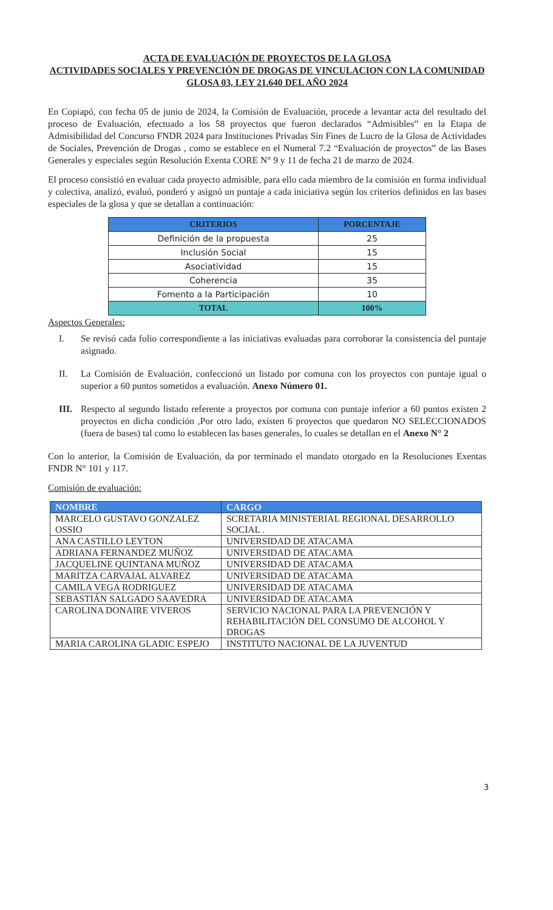ACTA DE EVALUACIÓN DE PROYECTOS DE LA GLOSA
ACTIVIDADES SOCIALES Y PREVENCIÓN DE DROGAS DE VINCULACION CON LA COMUNIDAD
GLOSA 03, LEY 21.640 DEL AÑO 2024
En Copiapó, con fecha 05 de junio de 2024, la Comisión de Evaluación, procede a levantar acta del resultado del proceso de Evaluación, efectuado a los 58 proyectos que fueron declarados “Admisibles” en la Etapa de Admisibilidad del Concurso FNDR 2024 para Instituciones Privadas Sin Fines de Lucro de la Glosa de Actividades de Sociales, Prevención de Drogas , como se establece en el Numeral 7.2 “Evaluación de proyectos” de las Bases Generales y especiales según Resolución Exenta CORE N° 9 y 11 de fecha 21 de marzo de 2024.
El proceso consistió en evaluar cada proyecto admisible, para ello cada miembro de la comisión en forma individual y colectiva, analizó, evaluó, ponderó y asignó un puntaje a cada iniciativa según los criterios definidos en las bases especiales de la glosa y que se detallan a continuación:
| CRITERIOS | PORCENTAJE |
| --- | --- |
| Definición de la propuesta | 25 |
| Inclusión Social | 15 |
| Asociatividad | 15 |
| Coherencia | 35 |
| Fomento a la Participación | 10 |
| TOTAL | 100% |
Aspectos Generales:
I. Se revisó cada folio correspondiente a las iniciativas evaluadas para corroborar la consistencia del puntaje asignado.
II. La Comisión de Evaluación, confeccionó un listado por comuna con los proyectos con puntaje igual o superior a 60 puntos sometidos a evaluación. Anexo Número 01.
III. Respecto al segundo listado referente a proyectos por comuna con puntaje inferior a 60 puntos existen 2 proyectos en dicha condición ,Por otro lado, existen 6 proyectos que quedaron NO SELECCIONADOS (fuera de bases) tal como lo establecen las bases generales, lo cuales se detallan en el Anexo N° 2
Con lo anterior, la Comisión de Evaluación, da por terminado el mandato otorgado en la Resoluciones Exentas FNDR N° 101 y 117.
Comisión de evaluación:
| NOMBRE | CARGO |
| --- | --- |
| MARCELO GUSTAVO GONZALEZ OSSIO | SCRETARIA MINISTERIAL REGIONAL DESARROLLO SOCIAL . |
| ANA CASTILLO LEYTON | UNIVERSIDAD DE ATACAMA |
| ADRIANA FERNANDEZ MUÑOZ | UNIVERSIDAD DE ATACAMA |
| JACQUELINE QUINTANA MUÑOZ | UNIVERSIDAD DE ATACAMA |
| MARITZA CARVAJAL ALVAREZ | UNIVERSIDAD DE ATACAMA |
| CAMILA VEGA RODRIGUEZ | UNIVERSIDAD DE ATACAMA |
| SEBASTIÁN SALGADO SAAVEDRA | UNIVERSIDAD DE ATACAMA |
| CAROLINA DONAIRE VIVEROS | SERVICIO NACIONAL PARA LA PREVENCIÓN Y REHABILITACIÓN DEL CONSUMO DE ALCOHOL Y DROGAS |
| MARIA CAROLINA GLADIC ESPEJO | INSTITUTO NACIONAL DE LA JUVENTUD |
3